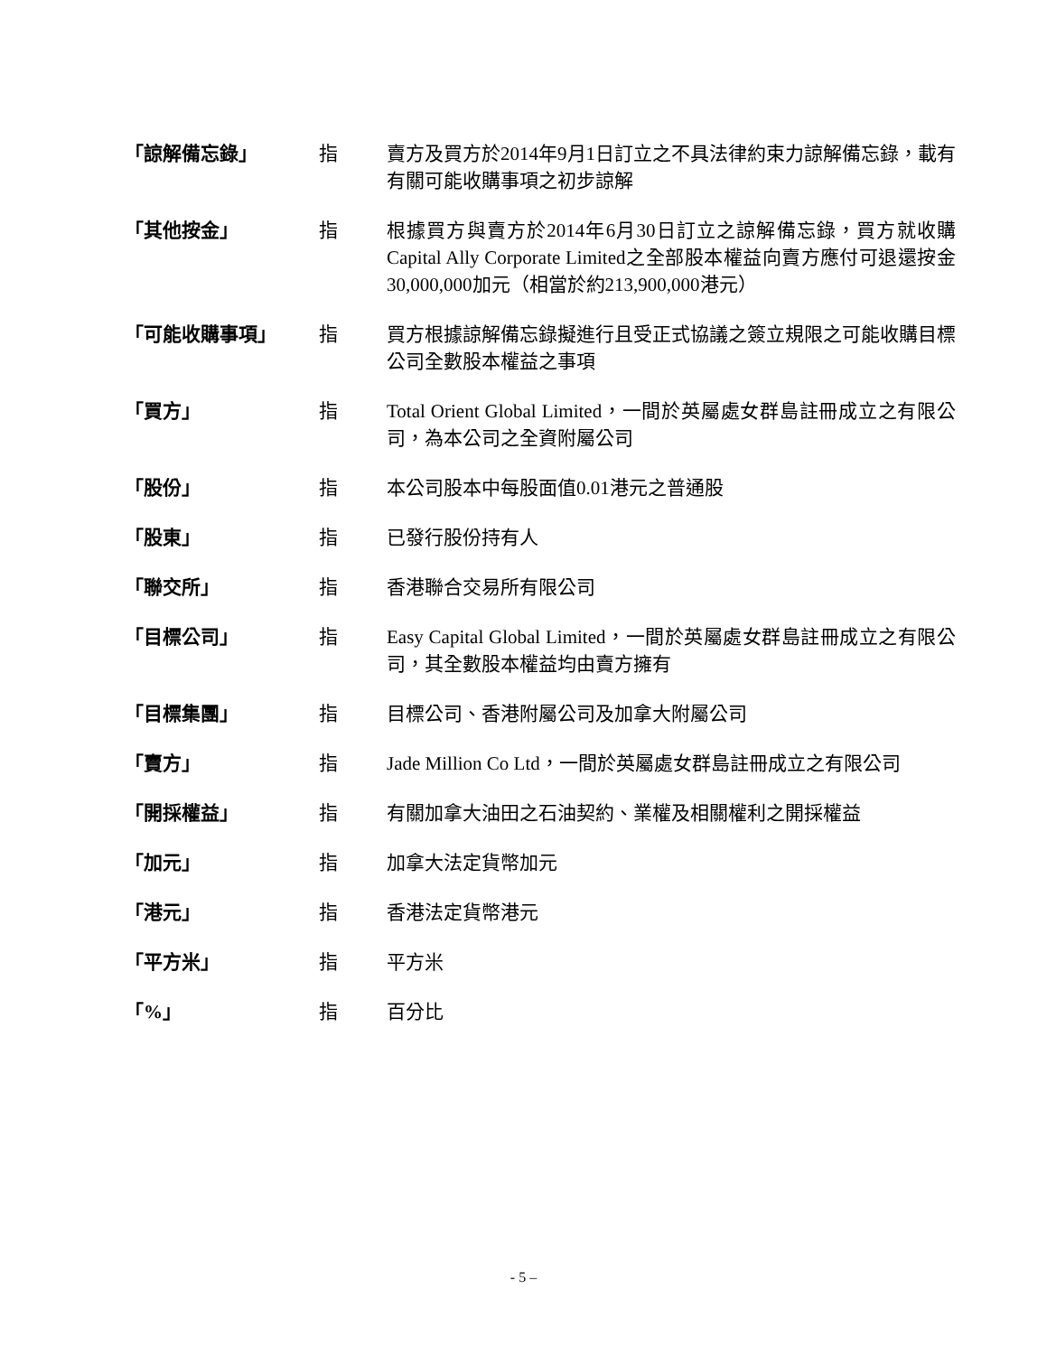| 「諒解備忘錄」 | 指 | 賣方及買方於2014年9月1日訂立之不具法律約束力諒解備忘錄，載有有關可能收購事項之初步諒解 |
| 「其他按金」 | 指 | 根據買方與賣方於2014年6月30日訂立之諒解備忘錄，買方就收購Capital Ally Corporate Limited之全部股本權益向賣方應付可退還按金30,000,000加元（相當於約213,900,000港元） |
| 「可能收購事項」 | 指 | 買方根據諒解備忘錄擬進行且受正式協議之簽立規限之可能收購目標公司全數股本權益之事項 |
| 「買方」 | 指 | Total Orient Global Limited，一間於英屬處女群島註冊成立之有限公司，為本公司之全資附屬公司 |
| 「股份」 | 指 | 本公司股本中每股面值0.01港元之普通股 |
| 「股東」 | 指 | 已發行股份持有人 |
| 「聯交所」 | 指 | 香港聯合交易所有限公司 |
| 「目標公司」 | 指 | Easy Capital Global Limited，一間於英屬處女群島註冊成立之有限公司，其全數股本權益均由賣方擁有 |
| 「目標集團」 | 指 | 目標公司、香港附屬公司及加拿大附屬公司 |
| 「賣方」 | 指 | Jade Million Co Ltd，一間於英屬處女群島註冊成立之有限公司 |
| 「開採權益」 | 指 | 有關加拿大油田之石油契約、業權及相關權利之開採權益 |
| 「加元」 | 指 | 加拿大法定貨幣加元 |
| 「港元」 | 指 | 香港法定貨幣港元 |
| 「平方米」 | 指 | 平方米 |
| 「%」 | 指 | 百分比 |
- 5 –